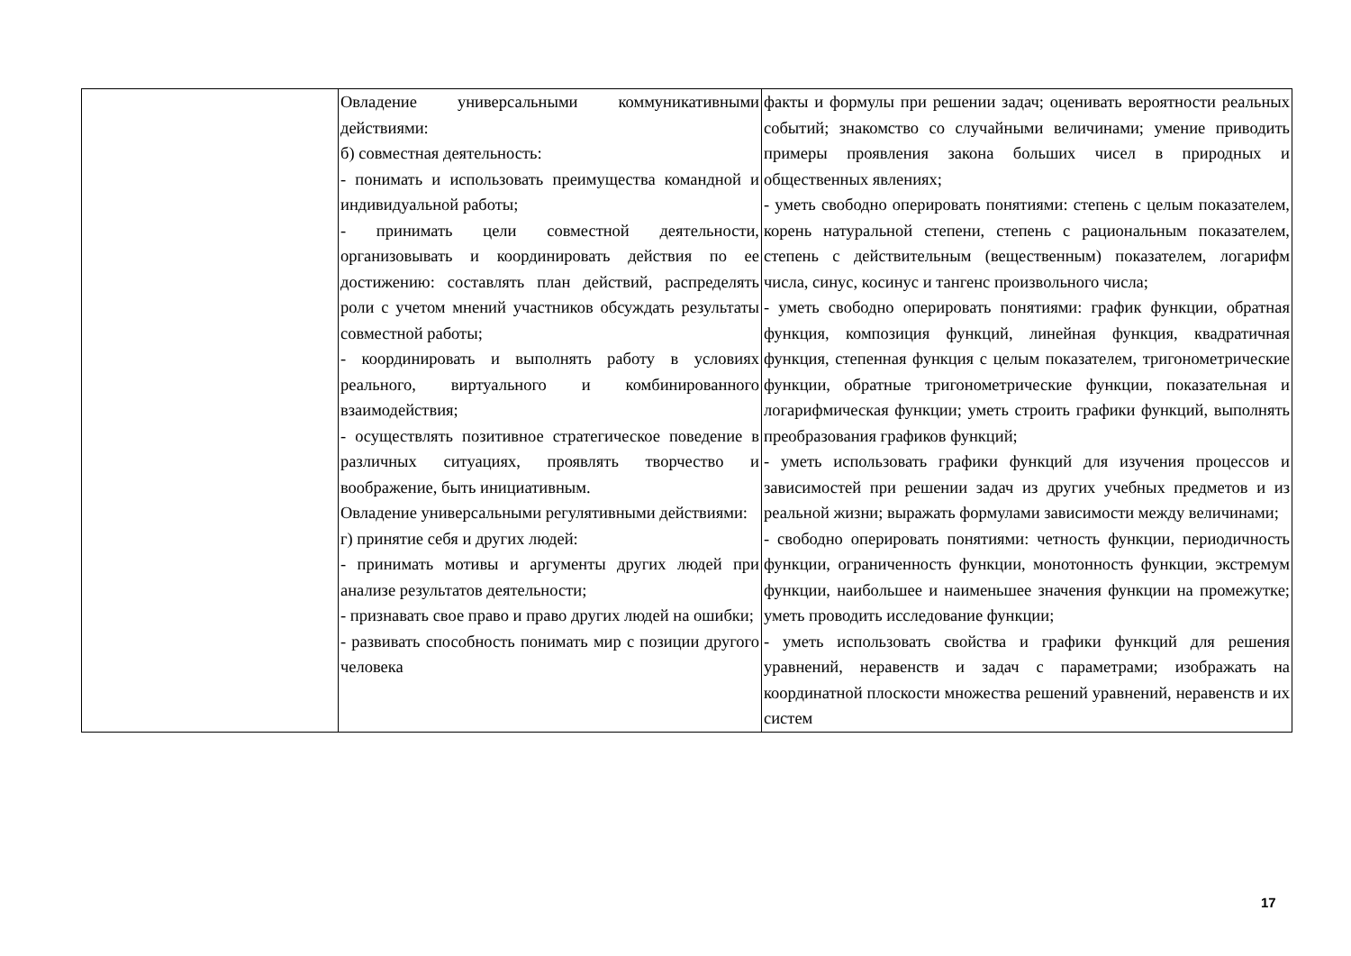| | Овладение универсальными коммуникативными действиями: б) совместная деятельность: - понимать и использовать преимущества командной и индивидуальной работы; - принимать цели совместной деятельности, организовывать и координировать действия по ее достижению: составлять план действий, распределять роли с учетом мнений участников обсуждать результаты совместной работы; - координировать и выполнять работу в условиях реального, виртуального и комбинированного взаимодействия; - осуществлять позитивное стратегическое поведение в различных ситуациях, проявлять творчество и воображение, быть инициативным. Овладение универсальными регулятивными действиями: г) принятие себя и других людей: - принимать мотивы и аргументы других людей при анализе результатов деятельности; - признавать свое право и право других людей на ошибки; - развивать способность понимать мир с позиции другого человека | факты и формулы при решении задач; оценивать вероятности реальных событий; знакомство со случайными величинами; умение приводить примеры проявления закона больших чисел в природных и общественных явлениях; - уметь свободно оперировать понятиями: степень с целым показателем, корень натуральной степени, степень с рациональным показателем, степень с действительным (вещественным) показателем, логарифм числа, синус, косинус и тангенс произвольного числа; - уметь свободно оперировать понятиями: график функции, обратная функция, композиция функций, линейная функция, квадратичная функция, степенная функция с целым показателем, тригонометрические функции, обратные тригонометрические функции, показательная и логарифмическая функции; уметь строить графики функций, выполнять преобразования графиков функций; - уметь использовать графики функций для изучения процессов и зависимостей при решении задач из других учебных предметов и из реальной жизни; выражать формулами зависимости между величинами; - свободно оперировать понятиями: четность функции, периодичность функции, ограниченность функции, монотонность функции, экстремум функции, наибольшее и наименьшее значения функции на промежутке; уметь проводить исследование функции; - уметь использовать свойства и графики функций для решения уравнений, неравенств и задач с параметрами; изображать на координатной плоскости множества решений уравнений, неравенств и их систем |
17